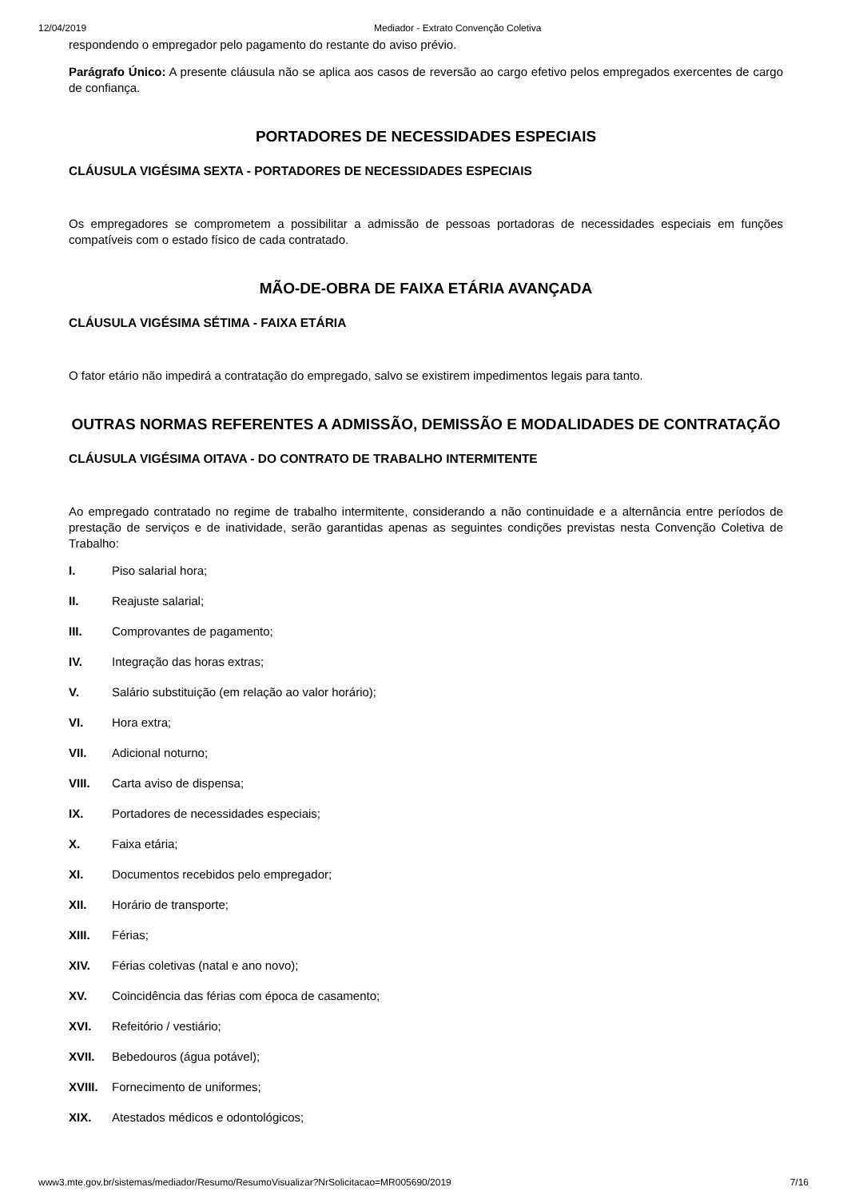12/04/2019 Mediador - Extrato Convenção Coletiva
respondendo o empregador pelo pagamento do restante do aviso prévio.
Parágrafo Único: A presente cláusula não se aplica aos casos de reversão ao cargo efetivo pelos empregados exercentes de cargo de confiança.
PORTADORES DE NECESSIDADES ESPECIAIS
CLÁUSULA VIGÉSIMA SEXTA - PORTADORES DE NECESSIDADES ESPECIAIS
Os empregadores se comprometem a possibilitar a admissão de pessoas portadoras de necessidades especiais em funções compatíveis com o estado físico de cada contratado.
MÃO-DE-OBRA DE FAIXA ETÁRIA AVANÇADA
CLÁUSULA VIGÉSIMA SÉTIMA - FAIXA ETÁRIA
O fator etário não impedirá a contratação do empregado, salvo se existirem impedimentos legais para tanto.
OUTRAS NORMAS REFERENTES A ADMISSÃO, DEMISSÃO E MODALIDADES DE CONTRATAÇÃO
CLÁUSULA VIGÉSIMA OITAVA - DO CONTRATO DE TRABALHO INTERMITENTE
Ao empregado contratado no regime de trabalho intermitente, considerando a não continuidade e a alternância entre períodos de prestação de serviços e de inatividade, serão garantidas apenas as seguintes condições previstas nesta Convenção Coletiva de Trabalho:
I. Piso salarial hora;
II. Reajuste salarial;
III. Comprovantes de pagamento;
IV. Integração das horas extras;
V. Salário substituição (em relação ao valor horário);
VI. Hora extra;
VII. Adicional noturno;
VIII. Carta aviso de dispensa;
IX. Portadores de necessidades especiais;
X. Faixa etária;
XI. Documentos recebidos pelo empregador;
XII. Horário de transporte;
XIII. Férias;
XIV. Férias coletivas (natal e ano novo);
XV. Coincidência das férias com época de casamento;
XVI. Refeitório / vestiário;
XVII. Bebedouros (água potável);
XVIII. Fornecimento de uniformes;
XIX. Atestados médicos e odontológicos;
www3.mte.gov.br/sistemas/mediador/Resumo/ResumoVisualizar?NrSolicitacao=MR005690/2019 7/16